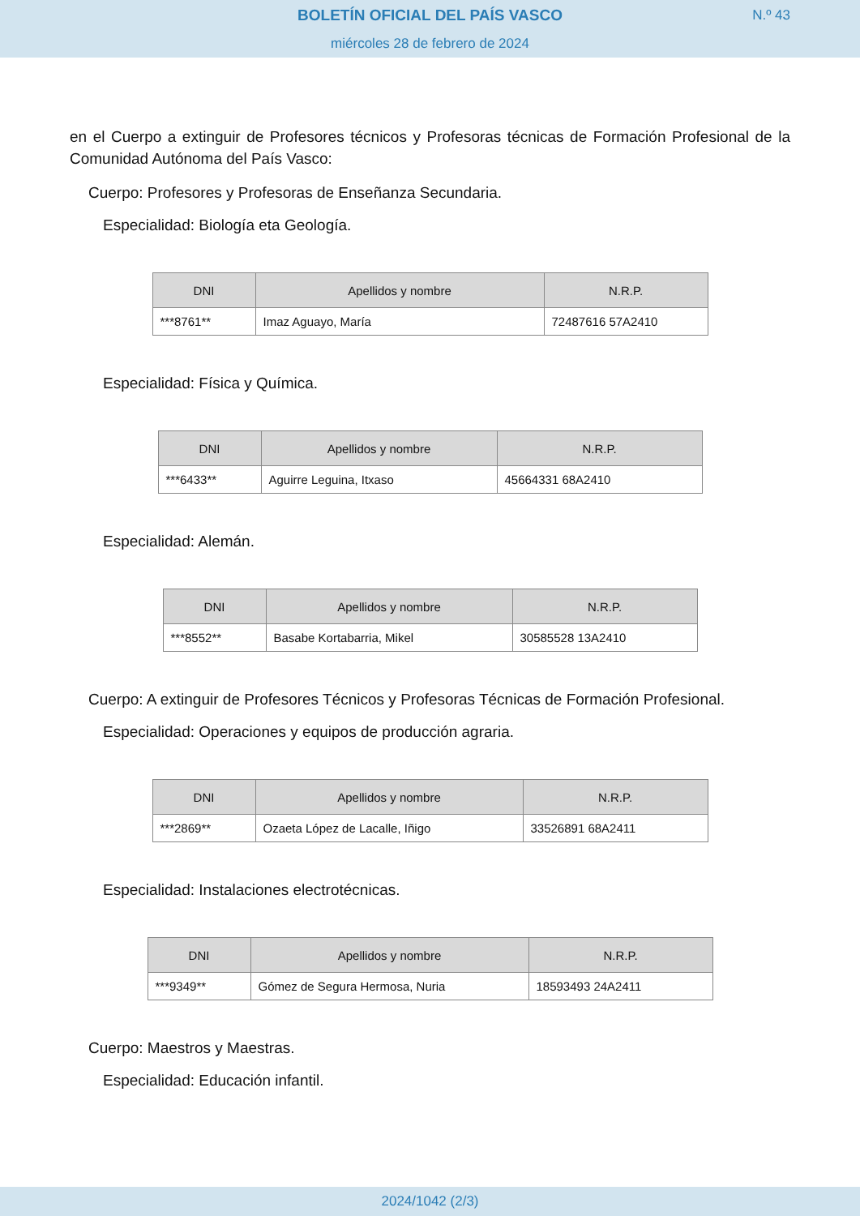BOLETÍN OFICIAL DEL PAÍS VASCO
miércoles 28 de febrero de 2024
N.º 43
en el Cuerpo a extinguir de Profesores técnicos y Profesoras técnicas de Formación Profesional de la Comunidad Autónoma del País Vasco:
Cuerpo: Profesores y Profesoras de Enseñanza Secundaria.
Especialidad: Biología eta Geología.
| DNI | Apellidos y nombre | N.R.P. |
| --- | --- | --- |
| ***8761** | Imaz Aguayo, María | 72487616 57A2410 |
Especialidad: Física y Química.
| DNI | Apellidos y nombre | N.R.P. |
| --- | --- | --- |
| ***6433** | Aguirre Leguina, Itxaso | 45664331 68A2410 |
Especialidad: Alemán.
| DNI | Apellidos y nombre | N.R.P. |
| --- | --- | --- |
| ***8552** | Basabe Kortabarria, Mikel | 30585528 13A2410 |
Cuerpo: A extinguir de Profesores Técnicos y Profesoras Técnicas de Formación Profesional.
Especialidad: Operaciones y equipos de producción agraria.
| DNI | Apellidos y nombre | N.R.P. |
| --- | --- | --- |
| ***2869** | Ozaeta López de Lacalle, Iñigo | 33526891 68A2411 |
Especialidad: Instalaciones electrotécnicas.
| DNI | Apellidos y nombre | N.R.P. |
| --- | --- | --- |
| ***9349** | Gómez de Segura Hermosa, Nuria | 18593493 24A2411 |
Cuerpo: Maestros y Maestras.
Especialidad: Educación infantil.
2024/1042 (2/3)